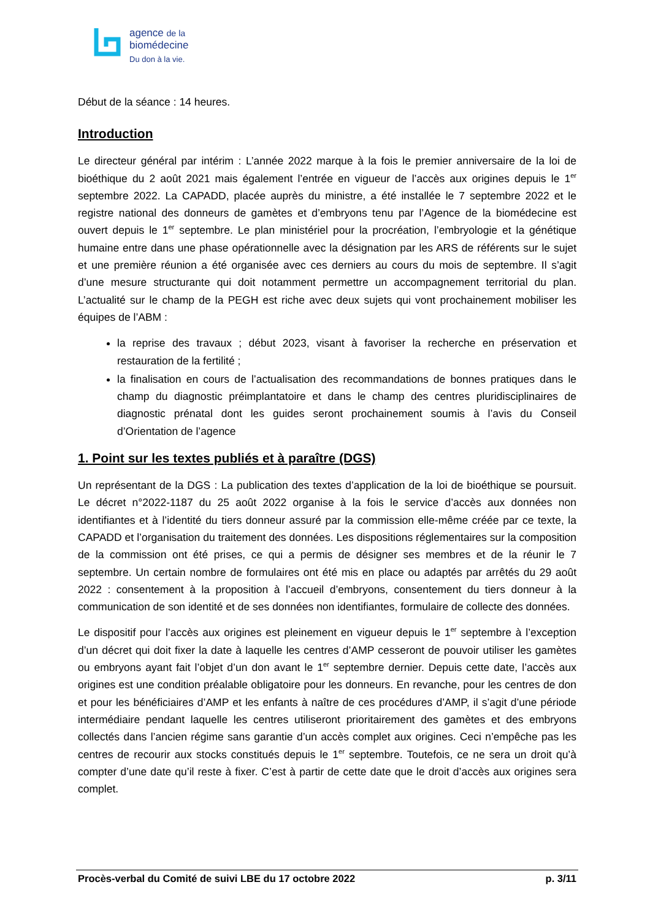agence de la
biomédecine
Du don à la vie.
Début de la séance : 14 heures.
Introduction
Le directeur général par intérim : L’année 2022 marque à la fois le premier anniversaire de la loi de bioéthique du 2 août 2021 mais également l’entrée en vigueur de l’accès aux origines depuis le 1<sup>er</sup> septembre 2022. La CAPADD, placée auprès du ministre, a été installée le 7 septembre 2022 et le registre national des donneurs de gamètes et d’embryons tenu par l’Agence de la biomédecine est ouvert depuis le 1<sup>er</sup> septembre. Le plan ministériel pour la procréation, l’embryologie et la génétique humaine entre dans une phase opérationnelle avec la désignation par les ARS de référents sur le sujet et une première réunion a été organisée avec ces derniers au cours du mois de septembre. Il s’agit d’une mesure structurante qui doit notamment permettre un accompagnement territorial du plan. L’actualité sur le champ de la PEGH est riche avec deux sujets qui vont prochainement mobiliser les équipes de l’ABM :
la reprise des travaux ; début 2023, visant à favoriser la recherche en préservation et restauration de la fertilité ;
la finalisation en cours de l’actualisation des recommandations de bonnes pratiques dans le champ du diagnostic préimplantatoire et dans le champ des centres pluridisciplinaires de diagnostic prénatal dont les guides seront prochainement soumis à l’avis du Conseil d’Orientation de l’agence
1. Point sur les textes publiés et à paraître (DGS)
Un représentant de la DGS : La publication des textes d’application de la loi de bioéthique se poursuit. Le décret n°2022-1187 du 25 août 2022 organise à la fois le service d’accès aux données non identifiantes et à l’identité du tiers donneur assuré par la commission elle-même créée par ce texte, la CAPADD et l’organisation du traitement des données. Les dispositions réglementaires sur la composition de la commission ont été prises, ce qui a permis de désigner ses membres et de la réunir le 7 septembre. Un certain nombre de formulaires ont été mis en place ou adaptés par arrêtés du 29 août 2022 : consentement à la proposition à l’accueil d’embryons, consentement du tiers donneur à la communication de son identité et de ses données non identifiantes, formulaire de collecte des données.
Le dispositif pour l’accès aux origines est pleinement en vigueur depuis le 1<sup>er</sup> septembre à l’exception d’un décret qui doit fixer la date à laquelle les centres d’AMP cesseront de pouvoir utiliser les gamètes ou embryons ayant fait l’objet d’un don avant le 1<sup>er</sup> septembre dernier. Depuis cette date, l’accès aux origines est une condition préalable obligatoire pour les donneurs. En revanche, pour les centres de don et pour les bénéficiaires d’AMP et les enfants à naître de ces procédures d’AMP, il s’agit d’une période intermédiaire pendant laquelle les centres utiliseront prioritairement des gamètes et des embryons collectés dans l’ancien régime sans garantie d’un accès complet aux origines. Ceci n’empêche pas les centres de recourir aux stocks constitués depuis le 1<sup>er</sup> septembre. Toutefois, ce ne sera un droit qu’à compter d’une date qu’il reste à fixer. C’est à partir de cette date que le droit d’accès aux origines sera complet.
Procès-verbal du Comité de suivi LBE du 17 octobre 2022 p. 3/11